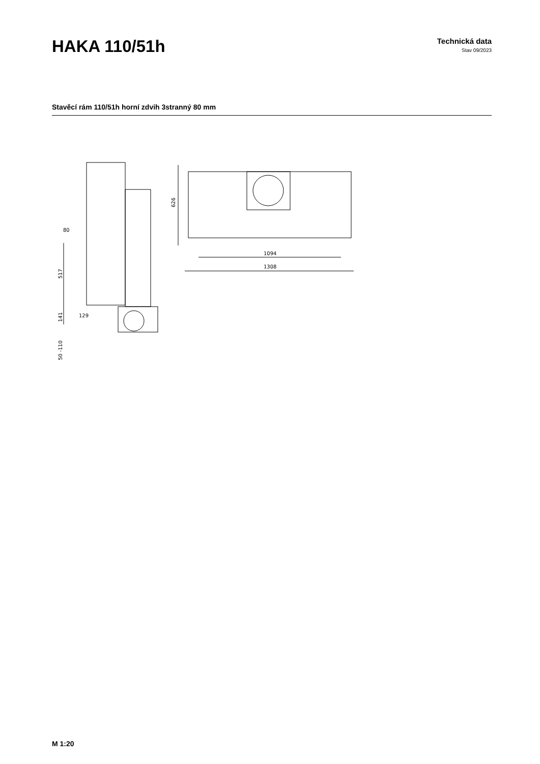HAKA 110/51h
Technická data
Stav 09/2023
Stavěcí rám 110/51h horní zdvih 3stranný 80 mm
80
517
129
141
50 -110
626
1094
1308
M 1:20